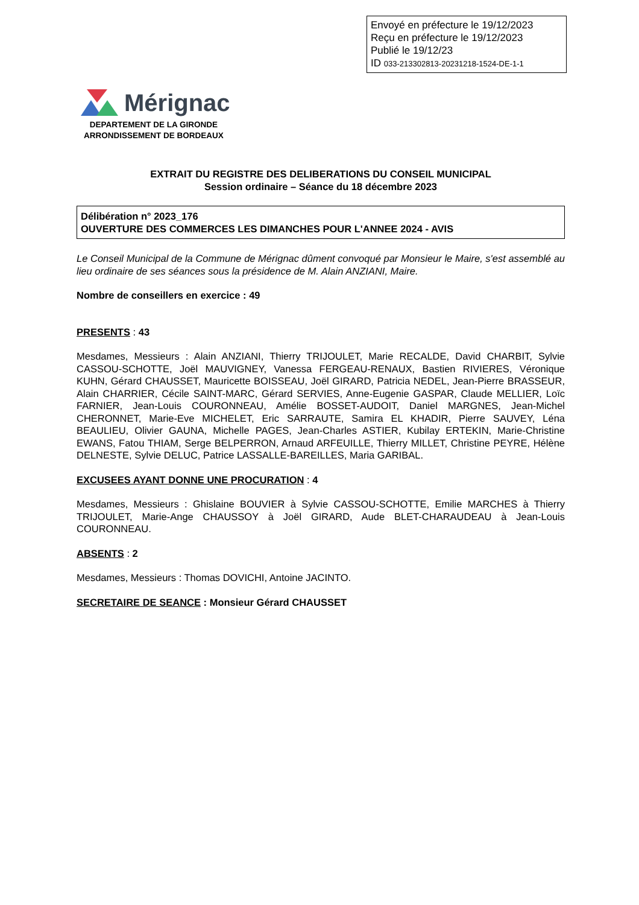Envoyé en préfecture le 19/12/2023
Reçu en préfecture le 19/12/2023
Publié le 19/12/23
ID 033-213302813-20231218-1524-DE-1-1
Mérignac
DEPARTEMENT DE LA GIRONDE
ARRONDISSEMENT DE BORDEAUX
EXTRAIT DU REGISTRE DES DELIBERATIONS DU CONSEIL MUNICIPAL
Session ordinaire – Séance du 18 décembre 2023
Délibération n° 2023_176
OUVERTURE DES COMMERCES LES DIMANCHES POUR L'ANNEE 2024 - AVIS
Le Conseil Municipal de la Commune de Mérignac dûment convoqué par Monsieur le Maire, s'est assemblé au lieu ordinaire de ses séances sous la présidence de M. Alain ANZIANI, Maire.
Nombre de conseillers en exercice : 49
PRESENTS : 43
Mesdames, Messieurs : Alain ANZIANI, Thierry TRIJOULET, Marie RECALDE, David CHARBIT, Sylvie CASSOU-SCHOTTE, Joël MAUVIGNEY, Vanessa FERGEAU-RENAUX, Bastien RIVIERES, Véronique KUHN, Gérard CHAUSSET, Mauricette BOISSEAU, Joël GIRARD, Patricia NEDEL, Jean-Pierre BRASSEUR, Alain CHARRIER, Cécile SAINT-MARC, Gérard SERVIES, Anne-Eugenie GASPAR, Claude MELLIER, Loïc FARNIER, Jean-Louis COURONNEAU, Amélie BOSSET-AUDOIT, Daniel MARGNES, Jean-Michel CHERONNET, Marie-Eve MICHELET, Eric SARRAUTE, Samira EL KHADIR, Pierre SAUVEY, Léna BEAULIEU, Olivier GAUNA, Michelle PAGES, Jean-Charles ASTIER, Kubilay ERTEKIN, Marie-Christine EWANS, Fatou THIAM, Serge BELPERRON, Arnaud ARFEUILLE, Thierry MILLET, Christine PEYRE, Hélène DELNESTE, Sylvie DELUC, Patrice LASSALLE-BAREILLES, Maria GARIBAL.
EXCUSEES AYANT DONNE UNE PROCURATION : 4
Mesdames, Messieurs : Ghislaine BOUVIER à Sylvie CASSOU-SCHOTTE, Emilie MARCHES à Thierry TRIJOULET, Marie-Ange CHAUSSOY à Joël GIRARD, Aude BLET-CHARAUDEAU à Jean-Louis COURONNEAU.
ABSENTS : 2
Mesdames, Messieurs : Thomas DOVICHI, Antoine JACINTO.
SECRETAIRE DE SEANCE : Monsieur Gérard CHAUSSET